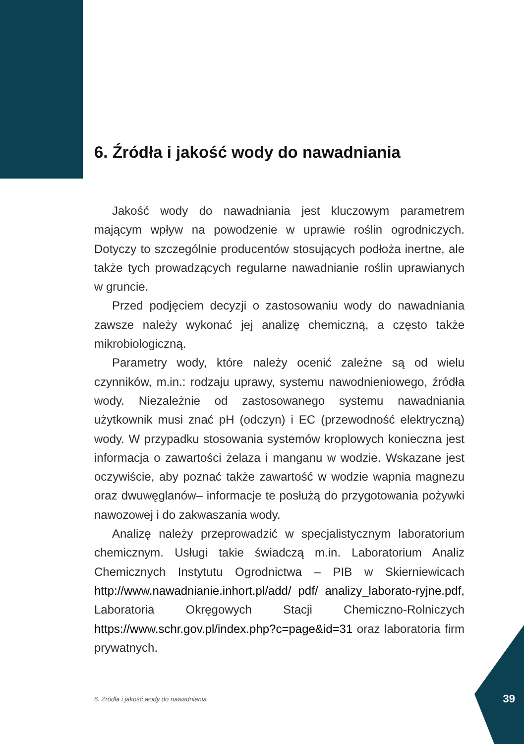6. Źródła i jakość wody do nawadniania
Jakość wody do nawadniania jest kluczowym parametrem mającym wpływ na powodzenie w uprawie roślin ogrodniczych. Dotyczy to szczególnie producentów stosujących podłoża inertne, ale także tych prowadzących regularne nawadnianie roślin uprawianych w gruncie.
Przed podjęciem decyzji o zastosowaniu wody do nawadniania zawsze należy wykonać jej analizę chemiczną, a często także mikrobiologiczną.
Parametry wody, które należy ocenić zależne są od wielu czynników, m.in.: rodzaju uprawy, systemu nawodnieniowego, źródła wody. Niezależnie od zastosowanego systemu nawadniania użytkownik musi znać pH (odczyn) i EC (przewodność elektryczną) wody. W przypadku stosowania systemów kroplowych konieczna jest informacja o zawartości żelaza i manganu w wodzie. Wskazane jest oczywiście, aby poznać także zawartość w wodzie wapnia magnezu oraz dwuwęglanów– informacje te posłużą do przygotowania pożywki nawozowej i do zakwaszania wody.
Analizę należy przeprowadzić w specjalistycznym laboratorium chemicznym. Usługi takie świadczą m.in. Laboratorium Analiz Chemicznych Instytutu Ogrodnictwa – PIB w Skierniewicach http://www.nawadnianie.inhort.pl/add/ pdf/ analizy_laborato-ryjne.pdf, Laboratoria Okręgowych Stacji Chemiczno-Rolniczych https://www.schr.gov.pl/index.php?c=page&id=31 oraz laboratoria firm prywatnych.
6. Źródła i jakość wody do nawadniania
39